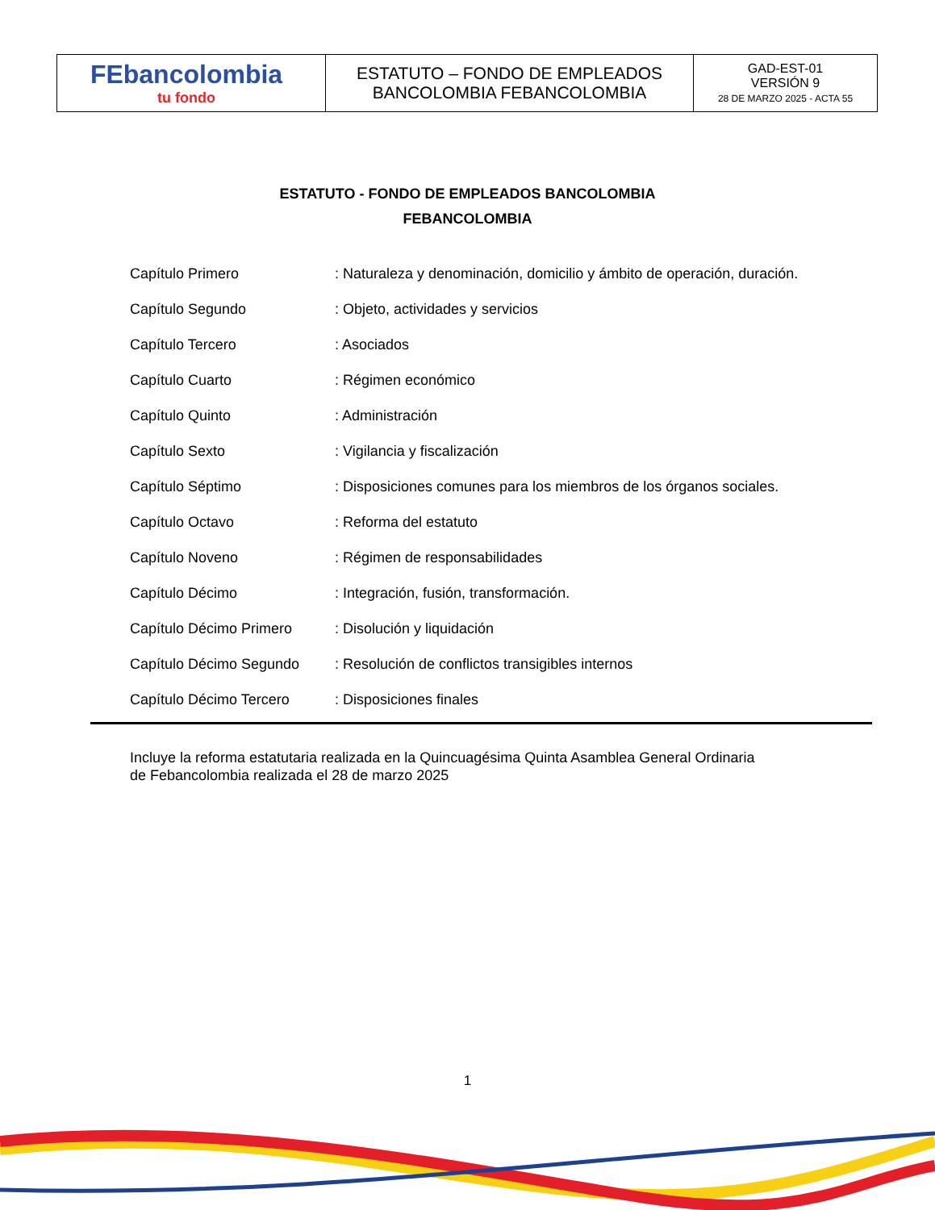| FEbancolombia tu fondo | ESTATUTO – FONDO DE EMPLEADOS BANCOLOMBIA FEBANCOLOMBIA | GAD-EST-01 VERSIÓN 9 28 DE MARZO 2025 - ACTA 55 |
ESTATUTO - FONDO DE EMPLEADOS BANCOLOMBIA
FEBANCOLOMBIA
| Capítulo Primero | : Naturaleza y denominación, domicilio y ámbito de operación, duración. |
| Capítulo Segundo | : Objeto, actividades y servicios |
| Capítulo Tercero | : Asociados |
| Capítulo Cuarto | : Régimen económico |
| Capítulo Quinto | : Administración |
| Capítulo Sexto | : Vigilancia y fiscalización |
| Capítulo Séptimo | : Disposiciones comunes para los miembros de los órganos sociales. |
| Capítulo Octavo | : Reforma del estatuto |
| Capítulo Noveno | : Régimen de responsabilidades |
| Capítulo Décimo | : Integración, fusión, transformación. |
| Capítulo Décimo Primero | : Disolución y liquidación |
| Capítulo Décimo Segundo | : Resolución de conflictos transigibles internos |
| Capítulo Décimo Tercero | : Disposiciones finales |
Incluye la reforma estatutaria realizada en la Quincuagésima Quinta Asamblea General Ordinaria
de Febancolombia realizada el 28 de marzo 2025
1